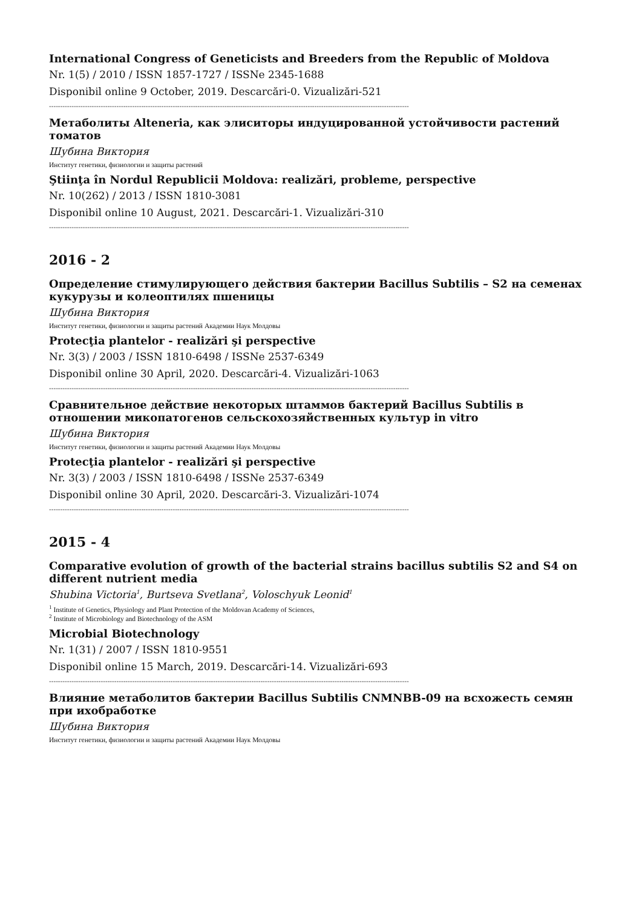International Congress of Geneticists and Breeders from the Republic of Moldova
Nr. 1(5) / 2010 / ISSN 1857-1727 / ISSNe 2345-1688
Disponibil online 9 October, 2019. Descarcări-0. Vizualizări-521
----------------------------------------------------------------------------------------------------------------------------------------------------------------
Метаболиты Alteneria, как элиситоры индуцированной устойчивости растений томатов
Шубина Виктория
Институт генетики, физиологии и защиты растений
Ştiinţa în Nordul Republicii Moldova: realizări, probleme, perspective
Nr. 10(262) / 2013 / ISSN 1810-3081
Disponibil online 10 August, 2021. Descarcări-1. Vizualizări-310
----------------------------------------------------------------------------------------------------------------------------------------------------------------
2016 - 2
Определение стимулирующего действия бактерии Bacillus Subtilis – S2 на семенах кукурузы и колеоптилях пшеницы
Шубина Виктория
Институт генетики, физиологии и защиты растений Академии Наук Молдовы
Protecţia plantelor - realizări şi perspective
Nr. 3(3) / 2003 / ISSN 1810-6498 / ISSNe 2537-6349
Disponibil online 30 April, 2020. Descarcări-4. Vizualizări-1063
----------------------------------------------------------------------------------------------------------------------------------------------------------------
Сравнительное действие некоторых штаммов бактерий Bacillus Subtilis в отношении микопатогенов сельскохозяйственных культур in vitro
Шубина Виктория
Институт генетики, физиологии и защиты растений Академии Наук Молдовы
Protecţia plantelor - realizări şi perspective
Nr. 3(3) / 2003 / ISSN 1810-6498 / ISSNe 2537-6349
Disponibil online 30 April, 2020. Descarcări-3. Vizualizări-1074
----------------------------------------------------------------------------------------------------------------------------------------------------------------
2015 - 4
Comparative evolution of growth of the bacterial strains bacillus subtilis S2 and S4 on different nutrient media
Shubina Victoria<sup>1</sup>, Burtseva Svetlana<sup>2</sup>, Voloschyuk Leonid<sup>1</sup>
<sup>1</sup> Institute of Genetics, Physiology and Plant Protection of the Moldovan Academy of Sciences,
<sup>2</sup> Institute of Microbiology and Biotechnology of the ASM
Microbial Biotechnology
Nr. 1(31) / 2007 / ISSN 1810-9551
Disponibil online 15 March, 2019. Descarcări-14. Vizualizări-693
----------------------------------------------------------------------------------------------------------------------------------------------------------------
Влияние метаболитов бактерии Bacillus Subtilis CNMNBB-09 на всхожесть семян при ихобработке
Шубина Виктория
Институт генетики, физиологии и защиты растений Академии Наук Молдовы